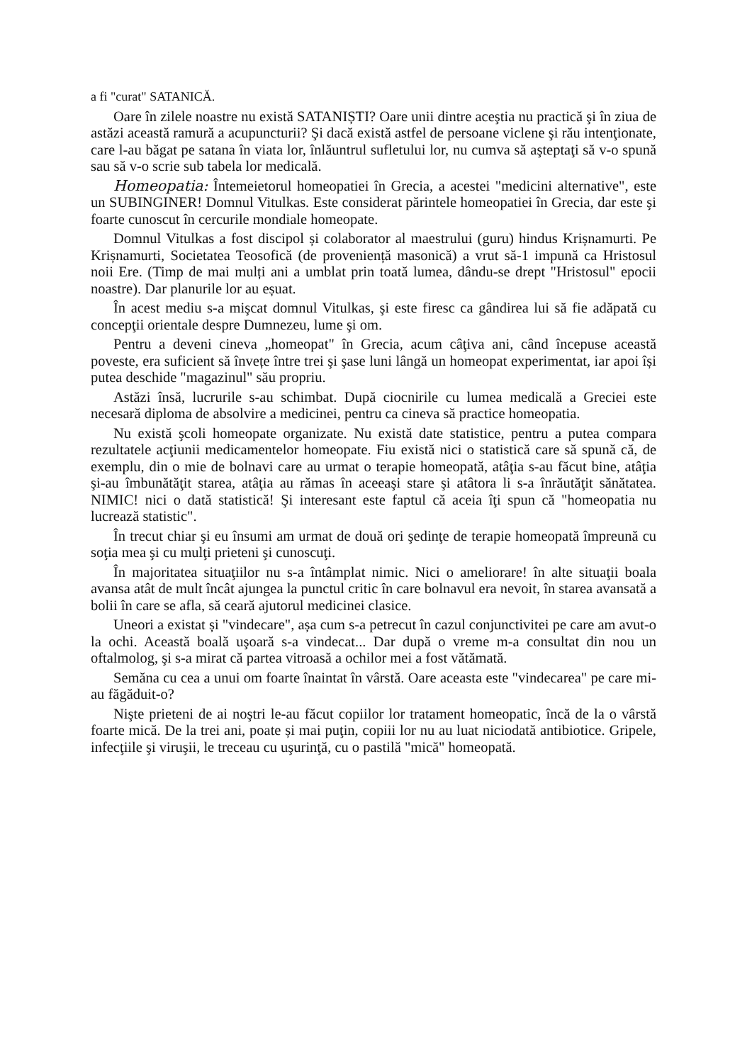a fi "curat" SATANICĂ.
Oare în zilele noastre nu există SATANIȘTI? Oare unii dintre aceştia nu practică şi în ziua de astăzi această ramură a acupuncturii? Şi dacă există astfel de persoane viclene şi rău intenţionate, care l-au băgat pe satana în viata lor, înlăuntrul sufletului lor, nu cumva să aşteptaţi să v-o spună sau să v-o scrie sub tabela lor medicală.
Homeopatia: Întemeietorul homeopatiei în Grecia, a acestei "medicini alternative", este un SUBINGINER! Domnul Vitulkas. Este considerat părintele homeopatiei în Grecia, dar este şi foarte cunoscut în cercurile mondiale homeopate.
Domnul Vitulkas a fost discipol și colaborator al maestrului (guru) hindus Krișnamurti. Pe Krișnamurti, Societatea Teosofică (de proveniență masonică) a vrut să-1 impună ca Hristosul noii Ere. (Timp de mai mulți ani a umblat prin toată lumea, dându-se drept "Hristosul" epocii noastre). Dar planurile lor au eșuat.
În acest mediu s-a mişcat domnul Vitulkas, şi este firesc ca gândirea lui să fie adăpată cu concepţii orientale despre Dumnezeu, lume şi om.
Pentru a deveni cineva „homeopat" în Grecia, acum câţiva ani, când începuse această poveste, era suficient să învețe între trei şi şase luni lângă un homeopat experimentat, iar apoi își putea deschide "magazinul" său propriu.
Astăzi însă, lucrurile s-au schimbat. După ciocnirile cu lumea medicală a Greciei este necesară diploma de absolvire a medicinei, pentru ca cineva să practice homeopatia.
Nu există şcoli homeopate organizate. Nu există date statistice, pentru a putea compara rezultatele acţiunii medicamentelor homeopate. Fiu există nici o statistică care să spună că, de exemplu, din o mie de bolnavi care au urmat o terapie homeopată, atâţia s-au făcut bine, atâţia şi-au îmbunătăţit starea, atâţia au rămas în aceeaşi stare şi atâtora li s-a înrăutăţit sănătatea. NIMIC! nici o dată statistică! Şi interesant este faptul că aceia îţi spun că "homeopatia nu lucrează statistic".
În trecut chiar şi eu însumi am urmat de două ori şedinţe de terapie homeopată împreună cu soţia mea şi cu mulţi prieteni şi cunoscuţi.
În majoritatea situaţiilor nu s-a întâmplat nimic. Nici o ameliorare! în alte situaţii boala avansa atât de mult încât ajungea la punctul critic în care bolnavul era nevoit, în starea avansată a bolii în care se afla, să ceară ajutorul medicinei clasice.
Uneori a existat și "vindecare", așa cum s-a petrecut în cazul conjunctivitei pe care am avut-o la ochi. Această boală uşoară s-a vindecat... Dar după o vreme m-a consultat din nou un oftalmolog, şi s-a mirat că partea vitroasă a ochilor mei a fost vătămată.
Semăna cu cea a unui om foarte înaintat în vârstă. Oare aceasta este "vindecarea" pe care mi-au făgăduit-o?
Nişte prieteni de ai noştri le-au făcut copiilor lor tratament homeopatic, încă de la o vârstă foarte mică. De la trei ani, poate și mai puţin, copiii lor nu au luat niciodată antibiotice. Gripele, infecţiile şi viruşii, le treceau cu uşurinţă, cu o pastilă "mică" homeopată.